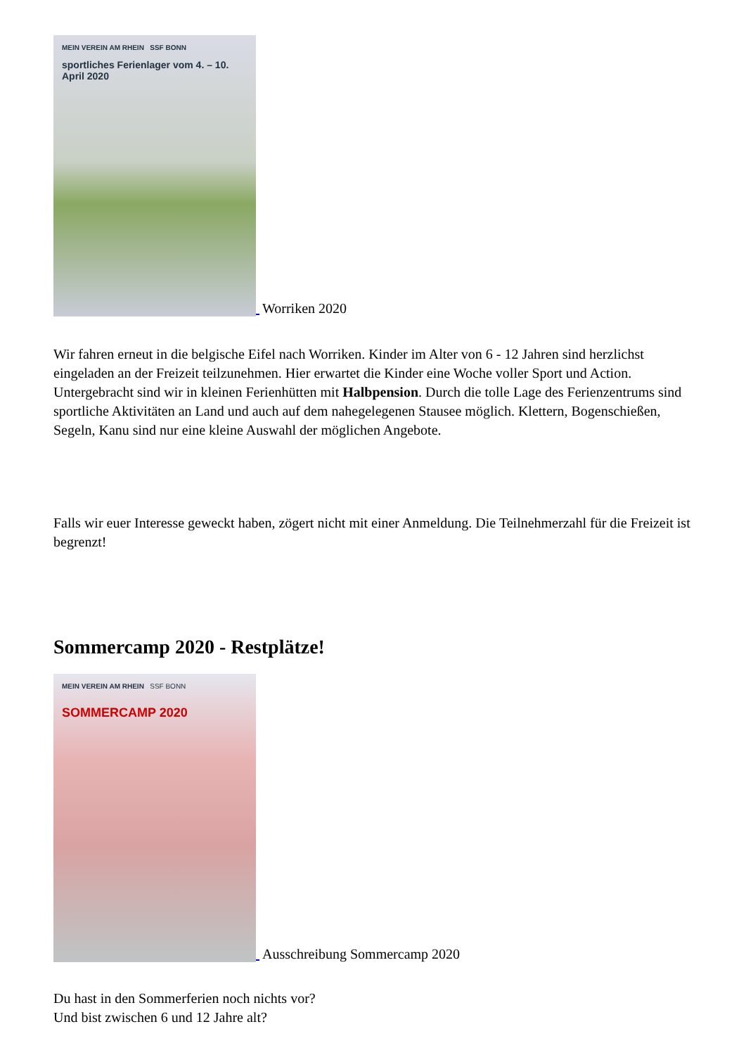MEIN VEREIN AM RHEIN SSF BONN
sportliches Ferienlager vom 4. – 10. April 2020
Worriken 2020
Wir fahren erneut in die belgische Eifel nach Worriken. Kinder im Alter von 6 - 12 Jahren sind herzlichst eingeladen an der Freizeit teilzunehmen. Hier erwartet die Kinder eine Woche voller Sport und Action. Untergebracht sind wir in kleinen Ferienhütten mit Halbpension. Durch die tolle Lage des Ferienzentrums sind sportliche Aktivitäten an Land und auch auf dem nahegelegenen Stausee möglich. Klettern, Bogenschießen, Segeln, Kanu sind nur eine kleine Auswahl der möglichen Angebote.
Falls wir euer Interesse geweckt haben, zögert nicht mit einer Anmeldung. Die Teilnehmerzahl für die Freizeit ist begrenzt!
Sommercamp 2020 - Restplätze!
MEIN VEREIN AM RHEIN SSF BONN
SOMMERCAMP 2020
Ausschreibung Sommercamp 2020
Du hast in den Sommerferien noch nichts vor?
Und bist zwischen 6 und 12 Jahre alt?